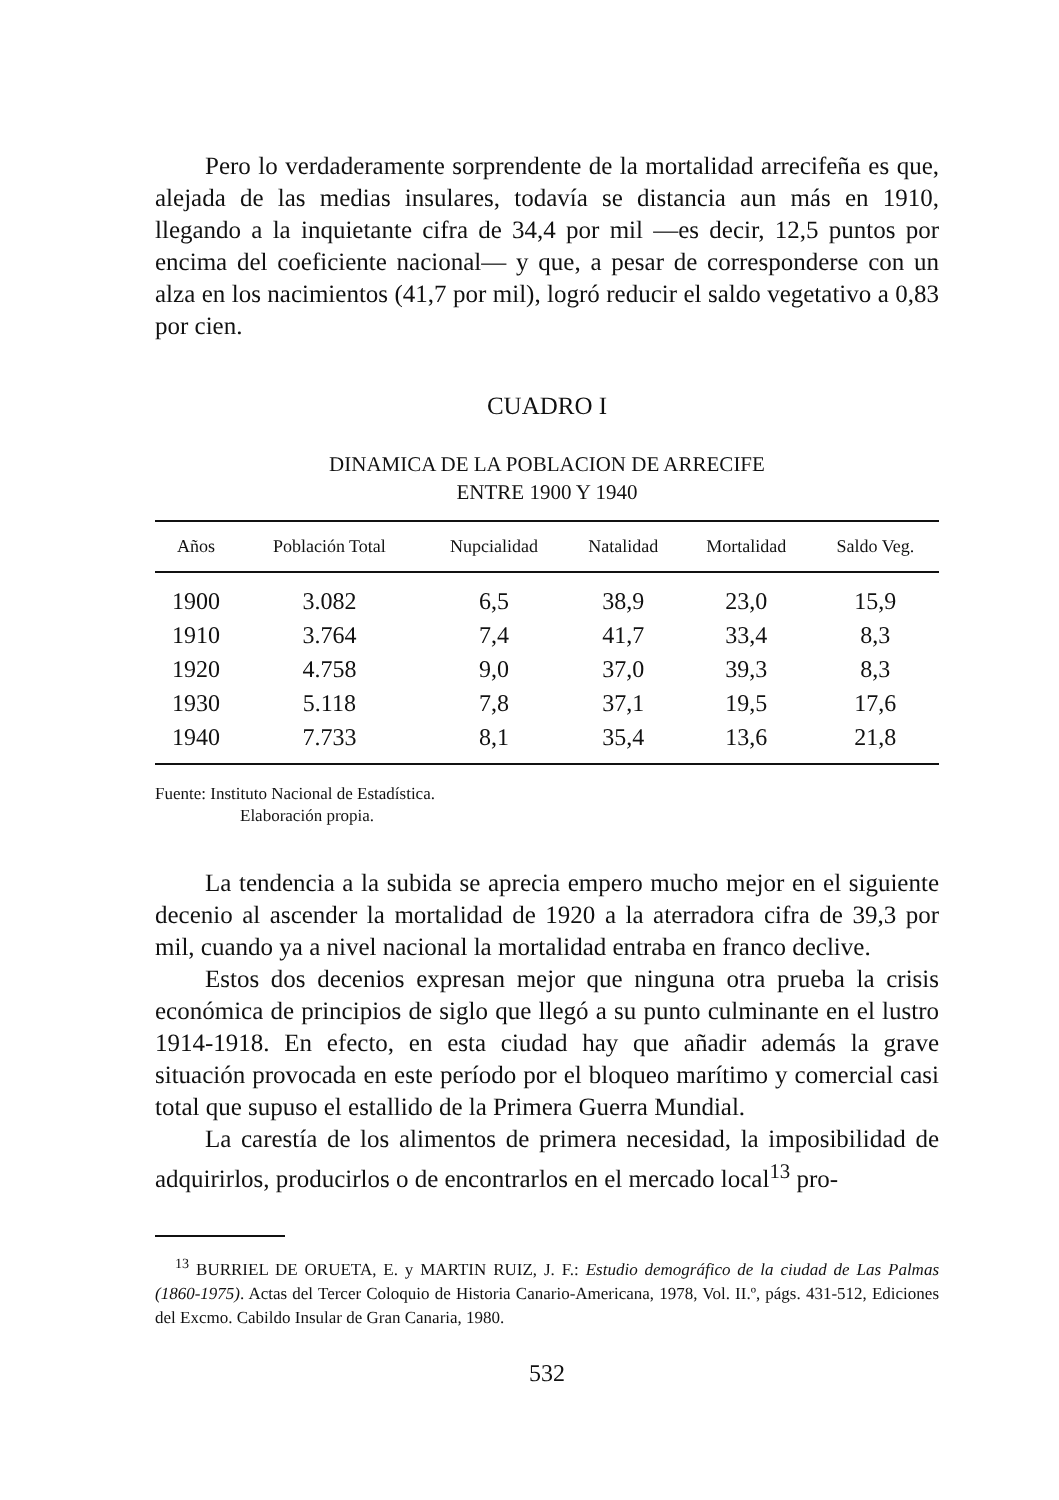Pero lo verdaderamente sorprendente de la mortalidad arrecifeña es que, alejada de las medias insulares, todavía se distancia aun más en 1910, llegando a la inquietante cifra de 34,4 por mil —es decir, 12,5 puntos por encima del coeficiente nacional— y que, a pesar de corresponderse con un alza en los nacimientos (41,7 por mil), logró reducir el saldo vegetativo a 0,83 por cien.
CUADRO I
DINAMICA DE LA POBLACION DE ARRECIFE
ENTRE 1900 Y 1940
| Años | Población Total | Nupcialidad | Natalidad | Mortalidad | Saldo Veg. |
| --- | --- | --- | --- | --- | --- |
| 1900 | 3.082 | 6,5 | 38,9 | 23,0 | 15,9 |
| 1910 | 3.764 | 7,4 | 41,7 | 33,4 | 8,3 |
| 1920 | 4.758 | 9,0 | 37,0 | 39,3 | 8,3 |
| 1930 | 5.118 | 7,8 | 37,1 | 19,5 | 17,6 |
| 1940 | 7.733 | 8,1 | 35,4 | 13,6 | 21,8 |
Fuente: Instituto Nacional de Estadística.
Elaboración propia.
La tendencia a la subida se aprecia empero mucho mejor en el siguiente decenio al ascender la mortalidad de 1920 a la aterradora cifra de 39,3 por mil, cuando ya a nivel nacional la mortalidad entraba en franco declive.
Estos dos decenios expresan mejor que ninguna otra prueba la crisis económica de principios de siglo que llegó a su punto culminante en el lustro 1914-1918. En efecto, en esta ciudad hay que añadir además la grave situación provocada en este período por el bloqueo marítimo y comercial casi total que supuso el estallido de la Primera Guerra Mundial.
La carestía de los alimentos de primera necesidad, la imposibilidad de adquirirlos, producirlos o de encontrarlos en el mercado local<sup>13</sup> pro-
<sup>13</sup> BURRIEL DE ORUETA, E. y MARTIN RUIZ, J. F.: Estudio demográfico de la ciudad de Las Palmas (1860-1975). Actas del Tercer Coloquio de Historia Canario-Americana, 1978, Vol. II.º, págs. 431-512, Ediciones del Excmo. Cabildo Insular de Gran Canaria, 1980.
532